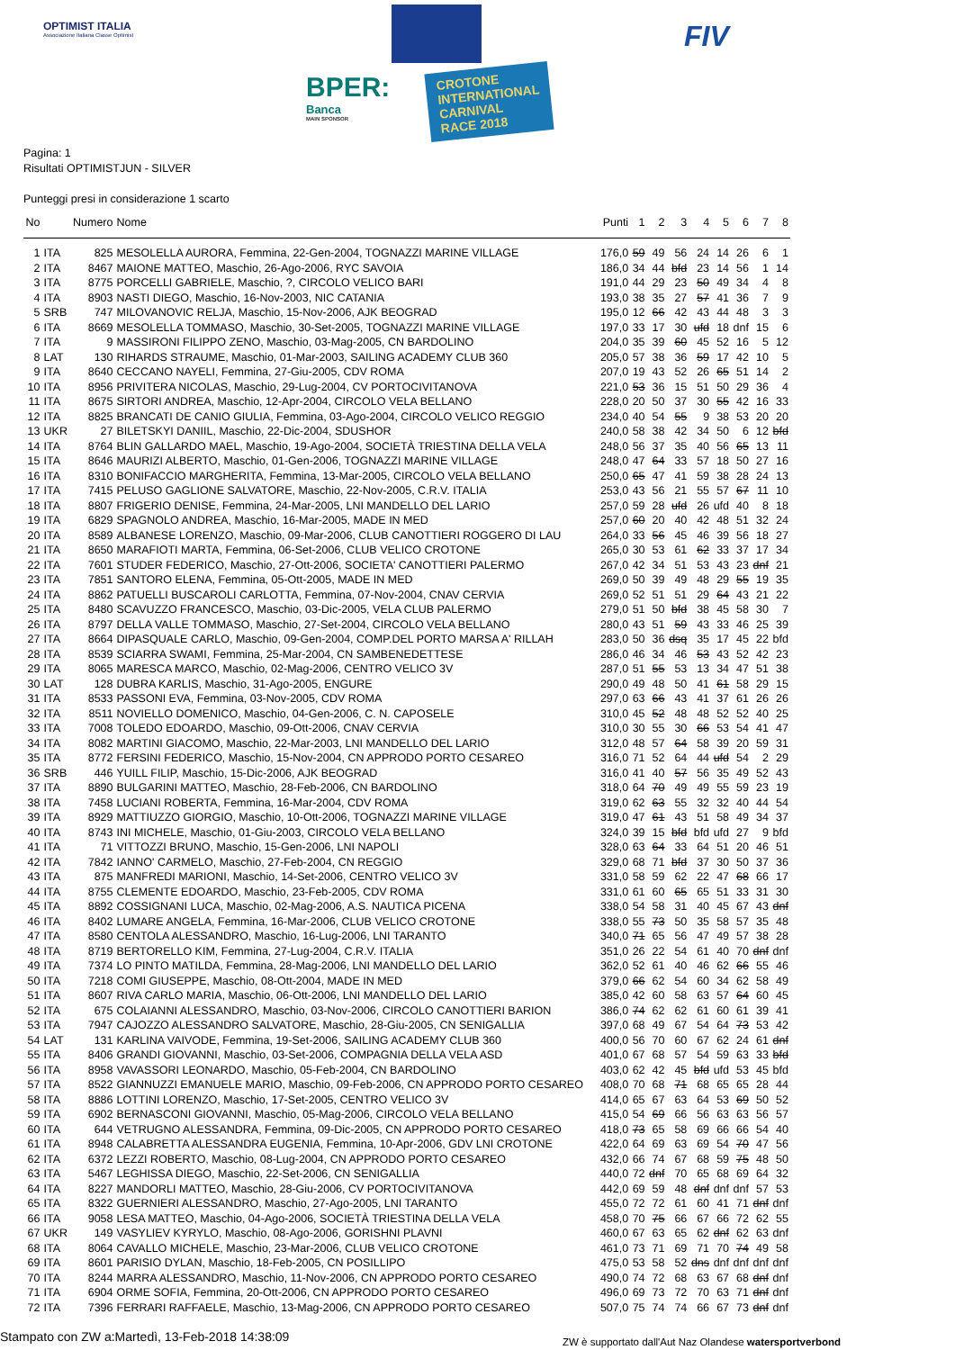OPTIMIST ITALIA
Associazione Italiana Classe Optimist
BPER:
Banca
MAIN SPONSOR
CROTONE
INTERNATIONAL
CARNIVAL
RACE 2018
FIV
Pagina: 1
Risultati OPTIMISTJUN - SILVER
Punteggi presi in considerazione 1 scarto
| No | | Numero | Nome | Punti | 1 | 2 | 3 | 4 | 5 | 6 | 7 | 8 |
| --- | --- | --- | --- | --- | --- | --- | --- | --- | --- | --- | --- | --- |
| 1 | ITA | 825 | MESOLELLA AURORA, Femmina, 22-Gen-2004, TOGNAZZI MARINE VILLAGE | 176,0 | 59 | 49 | 56 | 24 | 14 | 26 | 6 | 1 |
| 2 | ITA | 8467 | MAIONE MATTEO, Maschio, 26-Ago-2006, RYC SAVOIA | 186,0 | 34 | 44 | bfd | 23 | 14 | 56 | 1 | 14 |
| 3 | ITA | 8775 | PORCELLI GABRIELE, Maschio, ?, CIRCOLO VELICO BARI | 191,0 | 44 | 29 | 23 | 50 | 49 | 34 | 4 | 8 |
| 4 | ITA | 8903 | NASTI DIEGO, Maschio, 16-Nov-2003, NIC CATANIA | 193,0 | 38 | 35 | 27 | 57 | 41 | 36 | 7 | 9 |
| 5 | SRB | 747 | MILOVANOVIC RELJA, Maschio, 15-Nov-2006, AJK BEOGRAD | 195,0 | 12 | 66 | 42 | 43 | 44 | 48 | 3 | 3 |
| 6 | ITA | 8669 | MESOLELLA TOMMASO, Maschio, 30-Set-2005, TOGNAZZI MARINE VILLAGE | 197,0 | 33 | 17 | 30 | ufd | 18 | dnf | 15 | 6 |
| 7 | ITA | 9 | MASSIRONI FILIPPO ZENO, Maschio, 03-Mag-2005, CN BARDOLINO | 204,0 | 35 | 39 | 60 | 45 | 52 | 16 | 5 | 12 |
| 8 | LAT | 130 | RIHARDS STRAUME, Maschio, 01-Mar-2003, SAILING ACADEMY CLUB 360 | 205,0 | 57 | 38 | 36 | 59 | 17 | 42 | 10 | 5 |
| 9 | ITA | 8640 | CECCANO NAYELI, Femmina, 27-Giu-2005, CDV ROMA | 207,0 | 19 | 43 | 52 | 26 | 65 | 51 | 14 | 2 |
| 10 | ITA | 8956 | PRIVITERA NICOLAS, Maschio, 29-Lug-2004, CV PORTOCIVITANOVA | 221,0 | 53 | 36 | 15 | 51 | 50 | 29 | 36 | 4 |
| 11 | ITA | 8675 | SIRTORI ANDREA, Maschio, 12-Apr-2004, CIRCOLO VELA BELLANO | 228,0 | 20 | 50 | 37 | 30 | 55 | 42 | 16 | 33 |
| 12 | ITA | 8825 | BRANCATI DE CANIO GIULIA, Femmina, 03-Ago-2004, CIRCOLO VELICO REGGIO | 234,0 | 40 | 54 | 55 | 9 | 38 | 53 | 20 | 20 |
| 13 | UKR | 27 | BILETSKYI DANIIL, Maschio, 22-Dic-2004, SDUSHOR | 240,0 | 58 | 38 | 42 | 34 | 50 | 6 | 12 | bfd |
| 14 | ITA | 8764 | BLIN GALLARDO MAEL, Maschio, 19-Ago-2004, SOCIETÀ TRIESTINA DELLA VELA | 248,0 | 56 | 37 | 35 | 40 | 56 | 65 | 13 | 11 |
| 15 | ITA | 8646 | MAURIZI ALBERTO, Maschio, 01-Gen-2006, TOGNAZZI MARINE VILLAGE | 248,0 | 47 | 64 | 33 | 57 | 18 | 50 | 27 | 16 |
| 16 | ITA | 8310 | BONIFACCIO MARGHERITA, Femmina, 13-Mar-2005, CIRCOLO VELA BELLANO | 250,0 | 65 | 47 | 41 | 59 | 38 | 28 | 24 | 13 |
| 17 | ITA | 7415 | PELUSO GAGLIONE SALVATORE, Maschio, 22-Nov-2005, C.R.V. ITALIA | 253,0 | 43 | 56 | 21 | 55 | 57 | 67 | 11 | 10 |
| 18 | ITA | 8807 | FRIGERIO DENISE, Femmina, 24-Mar-2005, LNI MANDELLO DEL LARIO | 257,0 | 59 | 28 | ufd | 26 | ufd | 40 | 8 | 18 |
| 19 | ITA | 6829 | SPAGNOLO ANDREA, Maschio, 16-Mar-2005, MADE IN MED | 257,0 | 60 | 20 | 40 | 42 | 48 | 51 | 32 | 24 |
| 20 | ITA | 8589 | ALBANESE LORENZO, Maschio, 09-Mar-2006, CLUB CANOTTIERI ROGGERO DI LAU | 264,0 | 33 | 56 | 45 | 46 | 39 | 56 | 18 | 27 |
| 21 | ITA | 8650 | MARAFIOTI MARTA, Femmina, 06-Set-2006, CLUB VELICO CROTONE | 265,0 | 30 | 53 | 61 | 62 | 33 | 37 | 17 | 34 |
| 22 | ITA | 7601 | STUDER FEDERICO, Maschio, 27-Ott-2006, SOCIETA' CANOTTIERI PALERMO | 267,0 | 42 | 34 | 51 | 53 | 43 | 23 | dnf | 21 |
| 23 | ITA | 7851 | SANTORO ELENA, Femmina, 05-Ott-2005, MADE IN MED | 269,0 | 50 | 39 | 49 | 48 | 29 | 55 | 19 | 35 |
| 24 | ITA | 8862 | PATUELLI BUSCAROLI CARLOTTA, Femmina, 07-Nov-2004, CNAV CERVIA | 269,0 | 52 | 51 | 51 | 29 | 64 | 43 | 21 | 22 |
| 25 | ITA | 8480 | SCAVUZZO FRANCESCO, Maschio, 03-Dic-2005, VELA CLUB PALERMO | 279,0 | 51 | 50 | bfd | 38 | 45 | 58 | 30 | 7 |
| 26 | ITA | 8797 | DELLA VALLE TOMMASO, Maschio, 27-Set-2004, CIRCOLO VELA BELLANO | 280,0 | 43 | 51 | 59 | 43 | 33 | 46 | 25 | 39 |
| 27 | ITA | 8664 | DIPASQUALE CARLO, Maschio, 09-Gen-2004, COMP.DEL PORTO MARSA A' RILLAH | 283,0 | 50 | 36 | dsq | 35 | 17 | 45 | 22 | bfd |
| 28 | ITA | 8539 | SCIARRA SWAMI, Femmina, 25-Mar-2004, CN SAMBENEDETTESE | 286,0 | 46 | 34 | 46 | 53 | 43 | 52 | 42 | 23 |
| 29 | ITA | 8065 | MARESCA MARCO, Maschio, 02-Mag-2006, CENTRO VELICO 3V | 287,0 | 51 | 55 | 53 | 13 | 34 | 47 | 51 | 38 |
| 30 | LAT | 128 | DUBRA KARLIS, Maschio, 31-Ago-2005, ENGURE | 290,0 | 49 | 48 | 50 | 41 | 61 | 58 | 29 | 15 |
| 31 | ITA | 8533 | PASSONI EVA, Femmina, 03-Nov-2005, CDV ROMA | 297,0 | 63 | 66 | 43 | 41 | 37 | 61 | 26 | 26 |
| 32 | ITA | 8511 | NOVIELLO DOMENICO, Maschio, 04-Gen-2006, C. N. CAPOSELE | 310,0 | 45 | 52 | 48 | 48 | 52 | 52 | 40 | 25 |
| 33 | ITA | 7008 | TOLEDO EDOARDO, Maschio, 09-Ott-2006, CNAV CERVIA | 310,0 | 30 | 55 | 30 | 66 | 53 | 54 | 41 | 47 |
| 34 | ITA | 8082 | MARTINI GIACOMO, Maschio, 22-Mar-2003, LNI MANDELLO DEL LARIO | 312,0 | 48 | 57 | 64 | 58 | 39 | 20 | 59 | 31 |
| 35 | ITA | 8772 | FERSINI FEDERICO, Maschio, 15-Nov-2004, CN APPRODO PORTO CESAREO | 316,0 | 71 | 52 | 64 | 44 | ufd | 54 | 2 | 29 |
| 36 | SRB | 446 | YUILL FILIP, Maschio, 15-Dic-2006, AJK BEOGRAD | 316,0 | 41 | 40 | 57 | 56 | 35 | 49 | 52 | 43 |
| 37 | ITA | 8890 | BULGARINI MATTEO, Maschio, 28-Feb-2006, CN BARDOLINO | 318,0 | 64 | 70 | 49 | 49 | 55 | 59 | 23 | 19 |
| 38 | ITA | 7458 | LUCIANI ROBERTA, Femmina, 16-Mar-2004, CDV ROMA | 319,0 | 62 | 63 | 55 | 32 | 32 | 40 | 44 | 54 |
| 39 | ITA | 8929 | MATTIUZZO GIORGIO, Maschio, 10-Ott-2006, TOGNAZZI MARINE VILLAGE | 319,0 | 47 | 61 | 43 | 51 | 58 | 49 | 34 | 37 |
| 40 | ITA | 8743 | INI MICHELE, Maschio, 01-Giu-2003, CIRCOLO VELA BELLANO | 324,0 | 39 | 15 | bfd | bfd | ufd | 27 | 9 | bfd |
| 41 | ITA | 71 | VITTOZZI BRUNO, Maschio, 15-Gen-2006, LNI NAPOLI | 328,0 | 63 | 64 | 33 | 64 | 51 | 20 | 46 | 51 |
| 42 | ITA | 7842 | IANNO' CARMELO, Maschio, 27-Feb-2004, CN REGGIO | 329,0 | 68 | 71 | bfd | 37 | 30 | 50 | 37 | 36 |
| 43 | ITA | 875 | MANFREDI MARIONI, Maschio, 14-Set-2006, CENTRO VELICO 3V | 331,0 | 58 | 59 | 62 | 22 | 47 | 68 | 66 | 17 |
| 44 | ITA | 8755 | CLEMENTE EDOARDO, Maschio, 23-Feb-2005, CDV ROMA | 331,0 | 61 | 60 | 65 | 65 | 51 | 33 | 31 | 30 |
| 45 | ITA | 8892 | COSSIGNANI LUCA, Maschio, 02-Mag-2006, A.S. NAUTICA PICENA | 338,0 | 54 | 58 | 31 | 40 | 45 | 67 | 43 | dnf |
| 46 | ITA | 8402 | LUMARE ANGELA, Femmina, 16-Mar-2006, CLUB VELICO CROTONE | 338,0 | 55 | 73 | 50 | 35 | 58 | 57 | 35 | 48 |
| 47 | ITA | 8580 | CENTOLA ALESSANDRO, Maschio, 16-Lug-2006, LNI TARANTO | 340,0 | 71 | 65 | 56 | 47 | 49 | 57 | 38 | 28 |
| 48 | ITA | 8719 | BERTORELLO KIM, Femmina, 27-Lug-2004, C.R.V. ITALIA | 351,0 | 26 | 22 | 54 | 61 | 40 | 70 | dnf | dnf |
| 49 | ITA | 7374 | LO PINTO MATILDA, Femmina, 28-Mag-2006, LNI MANDELLO DEL LARIO | 362,0 | 52 | 61 | 40 | 46 | 62 | 66 | 55 | 46 |
| 50 | ITA | 7218 | COMI GIUSEPPE, Maschio, 08-Ott-2004, MADE IN MED | 379,0 | 66 | 62 | 54 | 60 | 34 | 62 | 58 | 49 |
| 51 | ITA | 8607 | RIVA CARLO MARIA, Maschio, 06-Ott-2006, LNI MANDELLO DEL LARIO | 385,0 | 42 | 60 | 58 | 63 | 57 | 64 | 60 | 45 |
| 52 | ITA | 675 | COLAIANNI ALESSANDRO, Maschio, 03-Nov-2006, CIRCOLO CANOTTIERI BARION | 386,0 | 74 | 62 | 62 | 61 | 60 | 61 | 39 | 41 |
| 53 | ITA | 7947 | CAJOZZO ALESSANDRO SALVATORE, Maschio, 28-Giu-2005, CN SENIGALLIA | 397,0 | 68 | 49 | 67 | 54 | 64 | 73 | 53 | 42 |
| 54 | LAT | 131 | KARLINA VAIVODE, Femmina, 19-Set-2006, SAILING ACADEMY CLUB 360 | 400,0 | 56 | 70 | 60 | 67 | 62 | 24 | 61 | dnf |
| 55 | ITA | 8406 | GRANDI GIOVANNI, Maschio, 03-Set-2006, COMPAGNIA DELLA VELA ASD | 401,0 | 67 | 68 | 57 | 54 | 59 | 63 | 33 | bfd |
| 56 | ITA | 8958 | VAVASSORI LEONARDO, Maschio, 05-Feb-2004, CN BARDOLINO | 403,0 | 62 | 42 | 45 | bfd | ufd | 53 | 45 | bfd |
| 57 | ITA | 8522 | GIANNUZZI EMANUELE MARIO, Maschio, 09-Feb-2006, CN APPRODO PORTO CESAREO | 408,0 | 70 | 68 | 71 | 68 | 65 | 65 | 28 | 44 |
| 58 | ITA | 8886 | LOTTINI LORENZO, Maschio, 17-Set-2005, CENTRO VELICO 3V | 414,0 | 65 | 67 | 63 | 64 | 53 | 69 | 50 | 52 |
| 59 | ITA | 6902 | BERNASCONI GIOVANNI, Maschio, 05-Mag-2006, CIRCOLO VELA BELLANO | 415,0 | 54 | 69 | 66 | 56 | 63 | 63 | 56 | 57 |
| 60 | ITA | 644 | VETRUGNO ALESSANDRA, Femmina, 09-Dic-2005, CN APPRODO PORTO CESAREO | 418,0 | 73 | 65 | 58 | 69 | 66 | 66 | 54 | 40 |
| 61 | ITA | 8948 | CALABRETTA ALESSANDRA EUGENIA, Femmina, 10-Apr-2006, GDV LNI CROTONE | 422,0 | 64 | 69 | 63 | 69 | 54 | 70 | 47 | 56 |
| 62 | ITA | 6372 | LEZZI ROBERTO, Maschio, 08-Lug-2004, CN APPRODO PORTO CESAREO | 432,0 | 66 | 74 | 67 | 68 | 59 | 75 | 48 | 50 |
| 63 | ITA | 5467 | LEGHISSA DIEGO, Maschio, 22-Set-2006, CN SENIGALLIA | 440,0 | 72 | dnf | 70 | 65 | 68 | 69 | 64 | 32 |
| 64 | ITA | 8227 | MANDORLI MATTEO, Maschio, 28-Giu-2006, CV PORTOCIVITANOVA | 442,0 | 69 | 59 | 48 | dnf | dnf | dnf | 57 | 53 |
| 65 | ITA | 8322 | GUERNIERI ALESSANDRO, Maschio, 27-Ago-2005, LNI TARANTO | 455,0 | 72 | 72 | 61 | 60 | 41 | 71 | dnf | dnf |
| 66 | ITA | 9058 | LESA MATTEO, Maschio, 04-Ago-2006, SOCIETÀ TRIESTINA DELLA VELA | 458,0 | 70 | 75 | 66 | 67 | 66 | 72 | 62 | 55 |
| 67 | UKR | 149 | VASYLIEV KYRYLO, Maschio, 08-Ago-2006, GORISHNI PLAVNI | 460,0 | 67 | 63 | 65 | 62 | dnf | 62 | 63 | dnf |
| 68 | ITA | 8064 | CAVALLO MICHELE, Maschio, 23-Mar-2006, CLUB VELICO CROTONE | 461,0 | 73 | 71 | 69 | 71 | 70 | 74 | 49 | 58 |
| 69 | ITA | 8601 | PARISIO DYLAN, Maschio, 18-Feb-2005, CN POSILLIPO | 475,0 | 53 | 58 | 52 | dns | dnf | dnf | dnf | dnf |
| 70 | ITA | 8244 | MARRA ALESSANDRO, Maschio, 11-Nov-2006, CN APPRODO PORTO CESAREO | 490,0 | 74 | 72 | 68 | 63 | 67 | 68 | dnf | dnf |
| 71 | ITA | 6904 | ORME SOFIA, Femmina, 20-Ott-2006, CN APPRODO PORTO CESAREO | 496,0 | 69 | 73 | 72 | 70 | 63 | 71 | dnf | dnf |
| 72 | ITA | 7396 | FERRARI RAFFAELE, Maschio, 13-Mag-2006, CN APPRODO PORTO CESAREO | 507,0 | 75 | 74 | 74 | 66 | 67 | 73 | dnf | dnf |
Stampato con ZW a:Martedì, 13-Feb-2018 14:38:09
ZW è supportato dall'Aut Naz Olandese watersportverbond